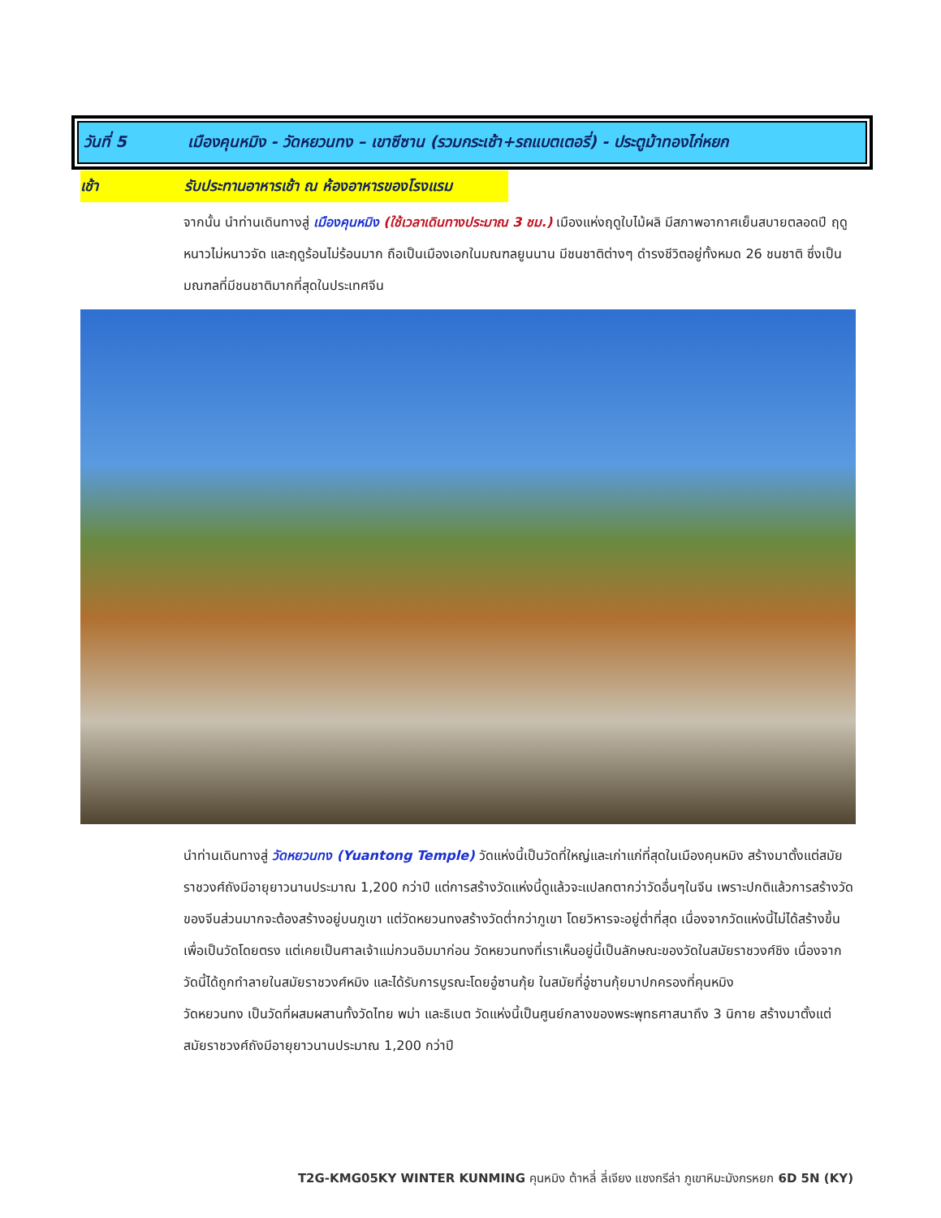วันที่ 5 เมืองคุนหมิง - วัดหยวนทง – เขาซีซาน (รวมกระเช้า+รถแบตเตอรี่) - ประตูม้าทองไก่หยก
เช้า รับประทานอาหารเช้า ณ ห้องอาหารของโรงแรม
จากนั้น นำท่านเดินทางสู่ เมืองคุนหมิง (ใช้เวลาเดินทางประมาณ 3 ชม.) เมืองแห่งฤดูใบไม้ผลิ มีสภาพอากาศเย็นสบายตลอดปี ฤดูหนาวไม่หนาวจัด และฤดูร้อนไม่ร้อนมาก ถือเป็นเมืองเอกในมณฑลยูนนาน มีชนชาติต่างๆ ดำรงชีวิตอยู่ทั้งหมด 26 ชนชาติ ซึ่งเป็นมณฑลที่มีชนชาติมากที่สุดในประเทศจีน
นำท่านเดินทางสู่ วัดหยวนทง (Yuantong Temple) วัดแห่งนี้เป็นวัดที่ใหญ่และเก่าแก่ที่สุดในเมืองคุนหมิง สร้างมาตั้งแต่สมัยราชวงศ์ถังมีอายุยาวนานประมาณ 1,200 กว่าปี แต่การสร้างวัดแห่งนี้ดูแล้วจะแปลกตากว่าวัดอื่นๆในจีน เพราะปกติแล้วการสร้างวัดของจีนส่วนมากจะต้องสร้างอยู่บนภูเขา แต่วัดหยวนทงสร้างวัดต่ำกว่าภูเขา โดยวิหารจะอยู่ต่ำที่สุด เนื่องจากวัดแห่งนี้ไม่ได้สร้างขึ้นเพื่อเป็นวัดโดยตรง แต่เคยเป็นศาลเจ้าแม่กวนอิมมาก่อน วัดหยวนทงที่เราเห็นอยู่นี้เป็นลักษณะของวัดในสมัยราชวงศ์ชิง เนื่องจากวัดนี้ได้ถูกทำลายในสมัยราชวงศ์หมิง และได้รับการบูรณะโดยอู๋ซานกุ้ย ในสมัยที่อู๋ซานกุ้ยมาปกครองที่คุนหมิง
วัดหยวนทง เป็นวัดที่ผสมผสานทั้งวัดไทย พม่า และธิเบต วัดแห่งนี้เป็นศูนย์กลางของพระพุทธศาสนาถึง 3 นิกาย สร้างมาตั้งแต่สมัยราชวงศ์ถังมีอายุยาวนานประมาณ 1,200 กว่าปี
T2G-KMG05KY WINTER KUNMING คุนหมิง ต้าหลี่ ลี่เจียง แชงกรีล่า ภูเขาหิมะมังกรหยก 6D 5N (KY)